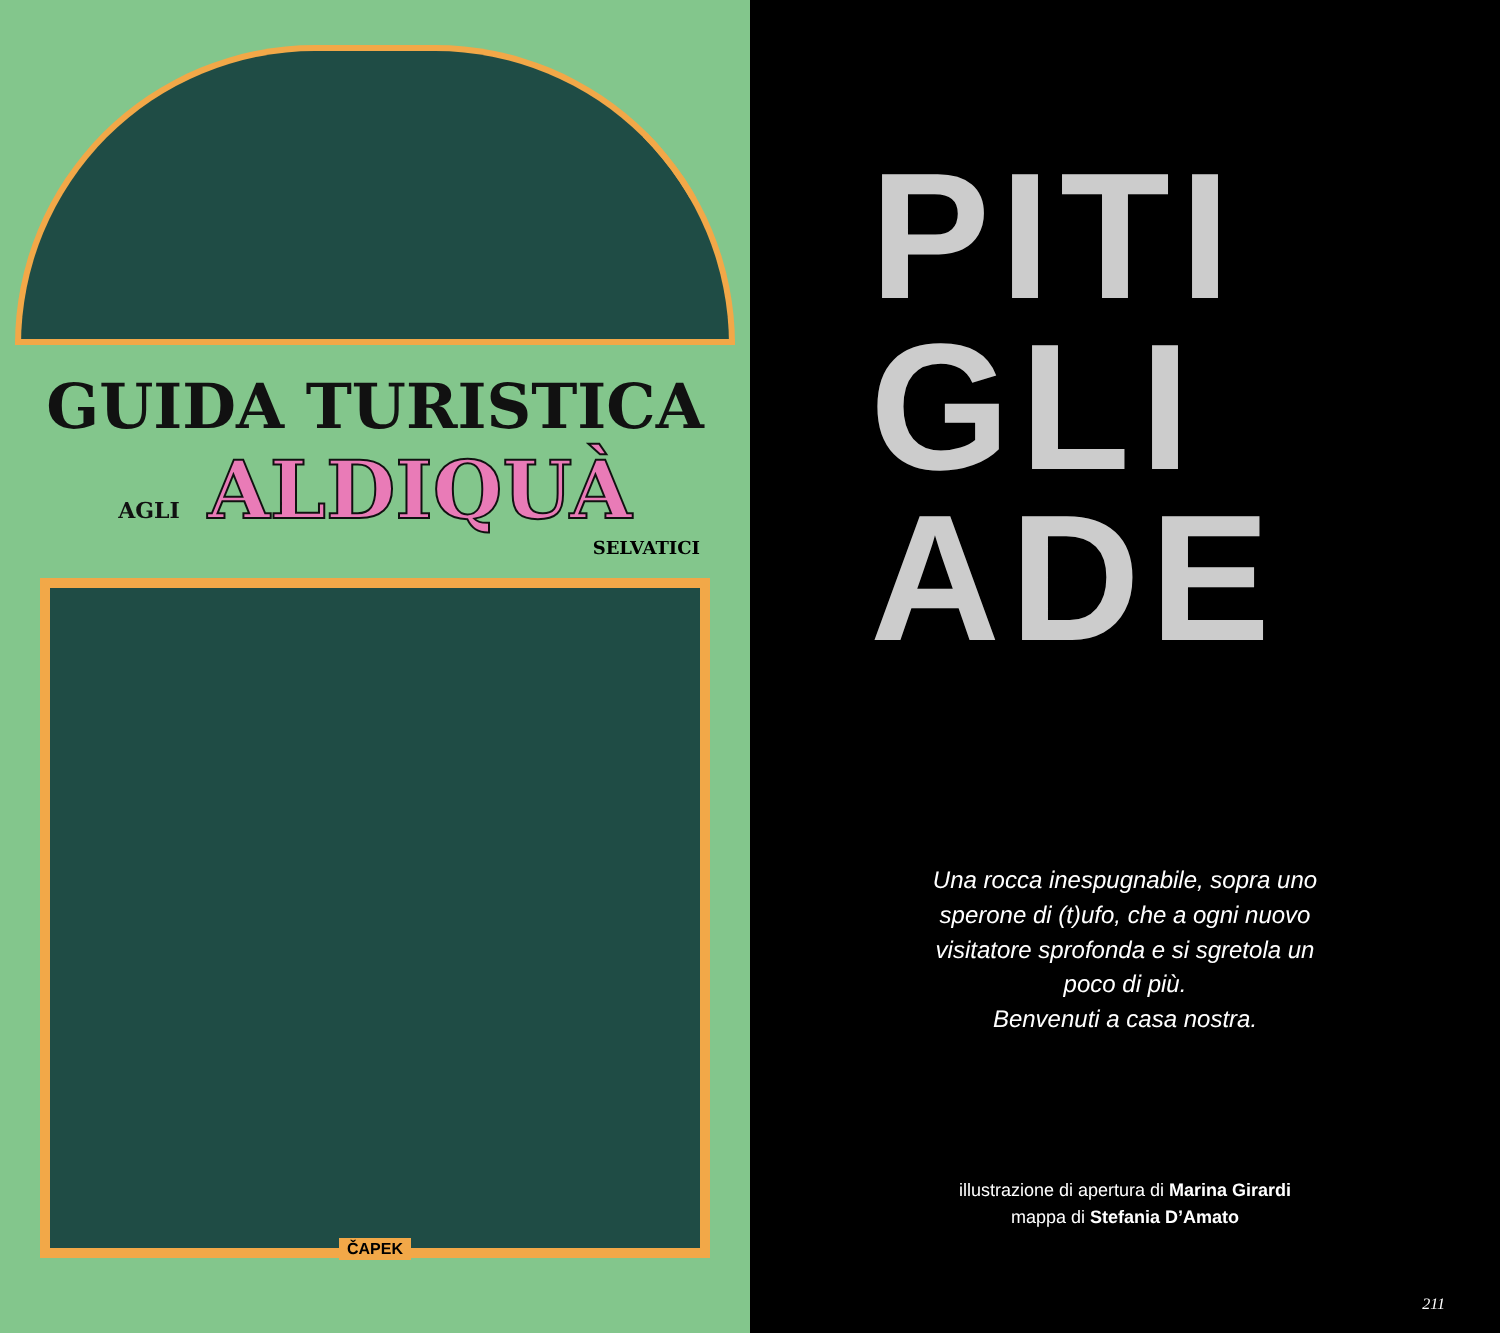GUIDA TURISTICA
AGLI ALDIQUÀ
SELVATICI
ČAPEK
PITI
GLI
ADE
Una rocca inespugnabile, sopra uno
sperone di (t)ufo, che a ogni nuovo
visitatore sprofonda e si sgretola un
poco di più.
Benvenuti a casa nostra.
illustrazione di apertura di Marina Girardi
mappa di Stefania D’Amato
211